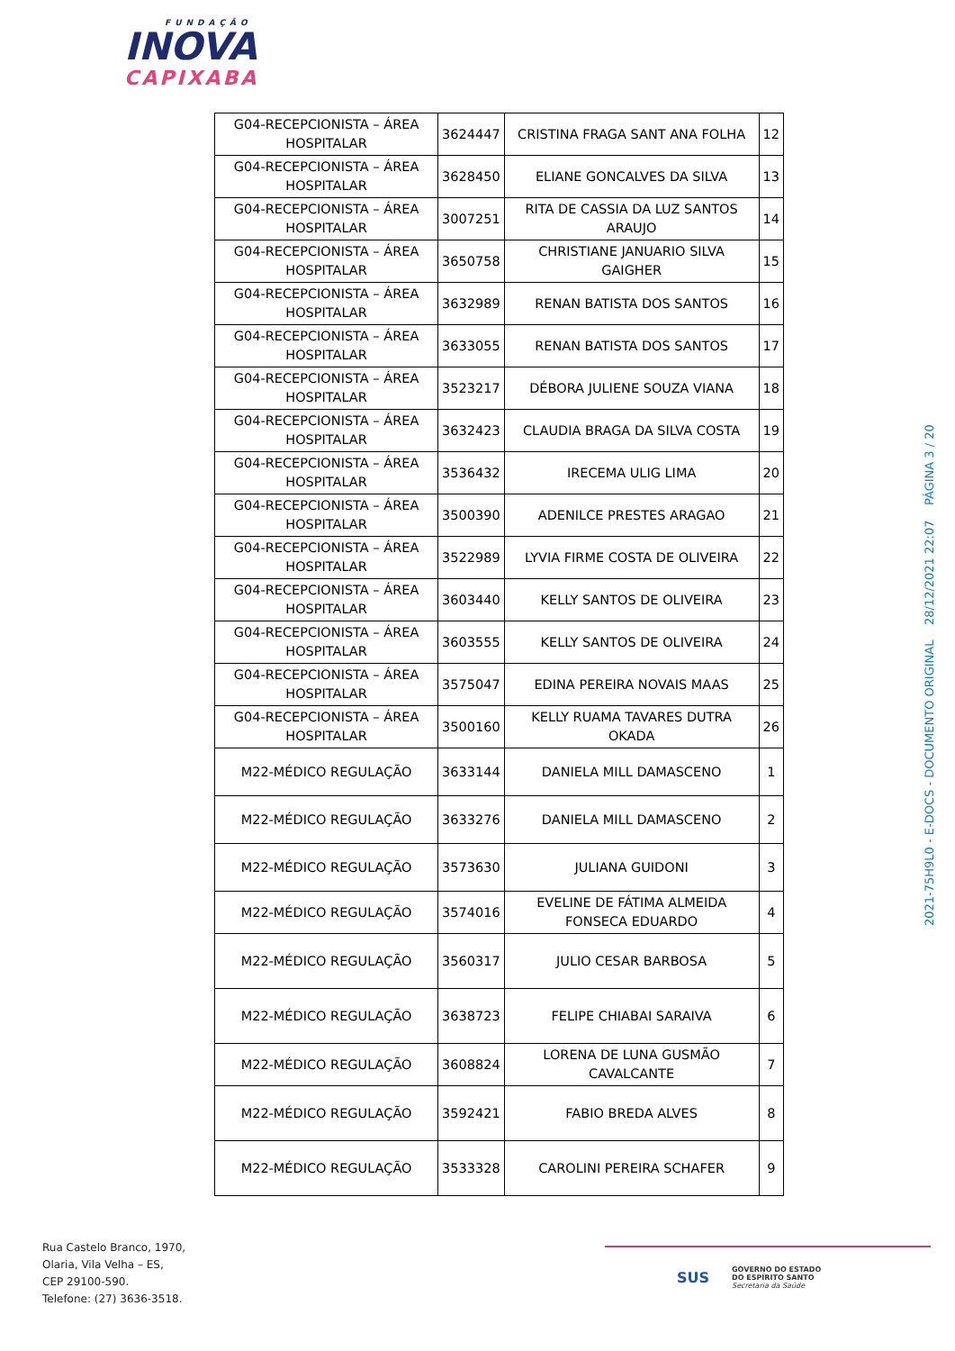FUNDAÇÃO
INOVA
CAPIXABA
| G04-RECEPCIONISTA – ÁREA HOSPITALAR | 3624447 | CRISTINA FRAGA SANT ANA FOLHA | 12 |
| G04-RECEPCIONISTA – ÁREA HOSPITALAR | 3628450 | ELIANE GONCALVES DA SILVA | 13 |
| G04-RECEPCIONISTA – ÁREA HOSPITALAR | 3007251 | RITA DE CASSIA DA LUZ SANTOS ARAUJO | 14 |
| G04-RECEPCIONISTA – ÁREA HOSPITALAR | 3650758 | CHRISTIANE JANUARIO SILVA GAIGHER | 15 |
| G04-RECEPCIONISTA – ÁREA HOSPITALAR | 3632989 | RENAN BATISTA DOS SANTOS | 16 |
| G04-RECEPCIONISTA – ÁREA HOSPITALAR | 3633055 | RENAN BATISTA DOS SANTOS | 17 |
| G04-RECEPCIONISTA – ÁREA HOSPITALAR | 3523217 | DÉBORA JULIENE SOUZA VIANA | 18 |
| G04-RECEPCIONISTA – ÁREA HOSPITALAR | 3632423 | CLAUDIA BRAGA DA SILVA COSTA | 19 |
| G04-RECEPCIONISTA – ÁREA HOSPITALAR | 3536432 | IRECEMA ULIG LIMA | 20 |
| G04-RECEPCIONISTA – ÁREA HOSPITALAR | 3500390 | ADENILCE PRESTES ARAGAO | 21 |
| G04-RECEPCIONISTA – ÁREA HOSPITALAR | 3522989 | LYVIA FIRME COSTA DE OLIVEIRA | 22 |
| G04-RECEPCIONISTA – ÁREA HOSPITALAR | 3603440 | KELLY SANTOS DE OLIVEIRA | 23 |
| G04-RECEPCIONISTA – ÁREA HOSPITALAR | 3603555 | KELLY SANTOS DE OLIVEIRA | 24 |
| G04-RECEPCIONISTA – ÁREA HOSPITALAR | 3575047 | EDINA PEREIRA NOVAIS MAAS | 25 |
| G04-RECEPCIONISTA – ÁREA HOSPITALAR | 3500160 | KELLY RUAMA TAVARES DUTRA OKADA | 26 |
| M22-MÉDICO REGULAÇÃO | 3633144 | DANIELA MILL DAMASCENO | 1 |
| M22-MÉDICO REGULAÇÃO | 3633276 | DANIELA MILL DAMASCENO | 2 |
| M22-MÉDICO REGULAÇÃO | 3573630 | JULIANA GUIDONI | 3 |
| M22-MÉDICO REGULAÇÃO | 3574016 | EVELINE DE FÁTIMA ALMEIDA FONSECA EDUARDO | 4 |
| M22-MÉDICO REGULAÇÃO | 3560317 | JULIO CESAR BARBOSA | 5 |
| M22-MÉDICO REGULAÇÃO | 3638723 | FELIPE CHIABAI SARAIVA | 6 |
| M22-MÉDICO REGULAÇÃO | 3608824 | LORENA DE LUNA GUSMÃO CAVALCANTE | 7 |
| M22-MÉDICO REGULAÇÃO | 3592421 | FABIO BREDA ALVES | 8 |
| M22-MÉDICO REGULAÇÃO | 3533328 | CAROLINI PEREIRA SCHAFER | 9 |
2021-75H9L0 - E-DOCS - DOCUMENTO ORIGINAL 28/12/2021 22:07 PÁGINA 3 / 20
Rua Castelo Branco, 1970,
Olaria, Vila Velha – ES,
CEP 29100-590.
Telefone: (27) 3636-3518.
SUS
GOVERNO DO ESTADO
DO ESPÍRITO SANTO
Secretaria da Saúde